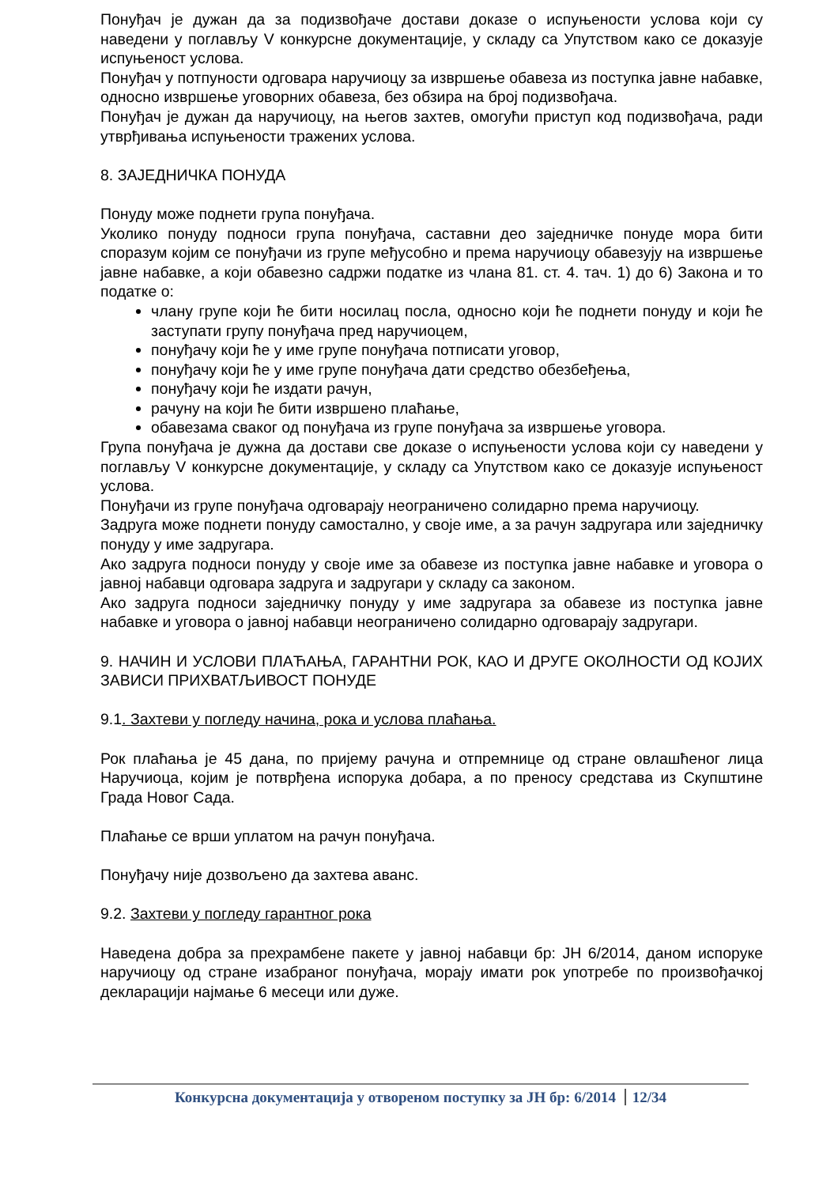Понуђач је дужан да за подизвођаче достави доказе о испуњености услова који су наведени у поглављу V конкурсне документације, у складу са Упутством како се доказује испуњеност услова.
Понуђач у потпуности одговара наручиоцу за извршење обавеза из поступка јавне набавке, односно извршење уговорних обавеза, без обзира на број подизвођача.
Понуђач је дужан да наручиоцу, на његов захтев, омогући приступ код подизвођача, ради утврђивања испуњености тражених услова.
8. ЗАЈЕДНИЧКА ПОНУДА
Понуду може поднети група понуђача.
Уколико понуду подноси група понуђача, саставни део заједничке понуде мора бити споразум којим се понуђачи из групе међусобно и према наручиоцу обавезују на извршење јавне набавке, а који обавезно садржи податке из члана 81. ст. 4. тач. 1) до 6) Закона и то податке о:
члану групе који ће бити носилац посла, односно који ће поднети понуду и који ће заступати групу понуђача пред наручиоцем,
понуђачу који ће у име групе понуђача потписати уговор,
понуђачу који ће у име групе понуђача дати средство обезбеђења,
понуђачу који ће издати рачун,
рачуну на који ће бити извршено плаћање,
обавезама сваког од понуђача из групе понуђача за извршење уговора.
Група понуђача је дужна да достави све доказе о испуњености услова који су наведени у поглављу V конкурсне документације, у складу са Упутством како се доказује испуњеност услова.
Понуђачи из групе понуђача одговарају неограничено солидарно према наручиоцу.
Задруга може поднети понуду самостално, у своје име, а за рачун задругара или заједничку понуду у име задругара.
Ако задруга подноси понуду у своје име за обавезе из поступка јавне набавке и уговора о јавној набавци одговара задруга и задругари у складу са законом.
Ако задруга подноси заједничку понуду у име задругара за обавезе из поступка јавне набавке и уговора о јавној набавци неограничено солидарно одговарају задругари.
9. НАЧИН И УСЛОВИ ПЛАЋАЊА, ГАРАНТНИ РОК, КАО И ДРУГЕ ОКОЛНОСТИ ОД КОЈИХ ЗАВИСИ ПРИХВАТЉИВОСТ ПОНУДЕ
9.1. Захтеви у погледу начина, рока и услова плаћања.
Рок плаћања је 45 дана, по пријему рачуна и отпремнице од стране овлашћеног лица Наручиоца, којим је потврђена испорука добара, а по преносу средстава из Скупштине Града Новог Сада.
Плаћање се врши уплатом на рачун понуђача.
Понуђачу није дозвољено да захтева аванс.
9.2. Захтеви у погледу гарантног рока
Наведена добра за прехрамбене пакете у јавној набавци бр: ЈН 6/2014, даном испоруке наручиоцу од стране изабраног понуђача, морају имати рок употребе по произвођачкој декларацији најмање 6 месеци или дуже.
Конкурсна документација у отвореном поступку за ЈН бр: 6/2014 12/34